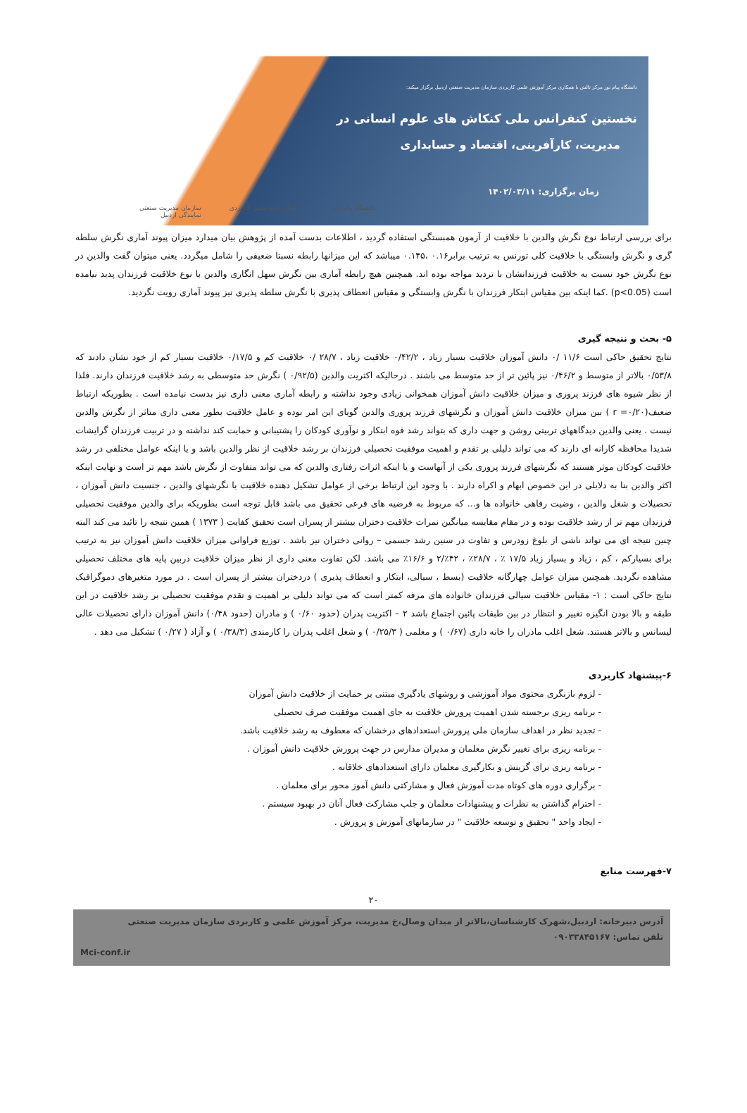دانشگاه پیام نور مرکز تالش با همکاری مرکز آموزش علمی کاربردی سازمان مدیریت صنعتی اردبیل برگزار میکند:
نخستین کنفرانس ملی کنکاش های علوم انسانی در
مدیریت، کارآفرینی، اقتصاد و حسابداری
زمان برگزاری: ۱۴۰۲/۰۳/۱۱
دانشگاه پیام نور دانشگاه جامع علمی کاربردی سازمان مدیریت صنعتی
نمایندگی اردبیل
برای بررسی ارتباط نوع نگرش والدین با خلاقیت از آزمون همبستگی استفاده گردید ، اطلاعات بدست آمده از پژوهش بیان میدارد میزان پیوند آماری نگرش سلطه گری و نگرش وابستگی با خلاقیت کلی تورنس به ترتیب برابر۰.۱۶ ،۰.۱۴۵ میباشد که این میزانها رابطه نسبتا ضعیفی را شامل میگردد. یعنی میتوان گفت والدین در نوع نگرش خود نسبت به خلاقیت فرزندانشان با تردید مواجه بوده اند. همچنین هیچ رابطه آماری بین نگرش سهل انگاری والدین با نوع خلاقیت فرزندان پدید نیامده است (p<0.05) .کما اینکه بین مقیاس ابتکار فرزندان با نگرش وابستگی و مقیاس انعطاف پذیری با نگرش سلطه پذیری نیز پیوند آماری رویت نگردید.
۵- بحث و نتیجه گیری
نتایج تحقیق حاکی است ۱۱/۶ /۰ دانش آموزان خلاقیت بسیار زیاد ، ۰/۴۲/۲ خلاقیت زیاد ، ۲۸/۷ /۰ خلاقیت کم و ۰/۱۷/۵ خلاقیت بسیار کم از خود نشان دادند که ۰/۵۳/۸ بالاتر از متوسط و ۰/۴۶/۲ نیز پائین تر از حد متوسط می باشند . درحالیکه اکثریت والدین (۰/۹۲/۵ ) نگرش حد متوسطی به رشد خلاقیت فرزندان دارند. فلذا از نظر شیوه های فرزند پروری و میزان خلاقیت دانش آموزان همخوانی زیادی وجود نداشته و رابطه آماری معنی داری نیز بدست نیامده است . بطوریکه ارتباط ضعیف(۰/۲۰= r ) بین میزان خلاقیت دانش آموزان و نگرشهای فرزند پروری والدین گویای این امر بوده و عامل خلاقیت بطور معنی داری متاثر از نگرش والدین نیست . یعنی والدین دیدگاههای تربیتی روشن و جهت داری که بتواند رشد قوه ابتکار و نوآوری کودکان را پشتیبانی و حمایت کند نداشته و در تربیت فرزندان گرایشات شدیدا محافظه کارانه ای دارند که می تواند دلیلی بر تقدم و اهمیت موفقیت تحصیلی فرزندان بر رشد خلاقیت از نظر والدین باشد و یا اینکه عوامل مختلفی در رشد خلاقیت کودکان موثر هستند که نگرشهای فرزند پروری یکی از آنهاست و یا اینکه اثرات رفتاری والدین که می تواند متفاوت از نگرش باشد مهم تر است و نهایت اینکه اکثر والدین بنا به دلایلی در این خصوص ابهام و اکراه دارند . با وجود این ارتباط برخی از عوامل تشکیل دهنده خلاقیت با نگرشهای والدین ، جنسیت دانش آموزان ، تحصیلات و شغل والدین ، وضیت رفاهی خانواده ها و... که مربوط به فرضیه های فرعی تحقیق می باشد قابل توجه است بطوریکه برای والدین موفقیت تحصیلی فرزندان مهم تر از رشد خلاقیت بوده و در مقام مقایسه میانگین نمرات خلاقیت دختران بیشتر از پسران است تحقیق کفایت ( ۱۳۷۳ ) همین نتیجه را تائید می کند البته چنین نتیجه ای می تواند ناشی از بلوغ زودرس و تفاوت در سنین رشد جسمی – روانی دختران نیز باشد . توزیع فراوانی میزان خلاقیت دانش آموزان نیز به ترتیب برای بسیارکم ، کم ، زیاد و بسیار زیاد ۱۷/۵ ٪ ، ۲۸/۷٪ ، ۴۲٪/۲ و ۱۶/۶٪ می باشد. لکن تفاوت معنی داری از نظر میزان خلاقیت دربین پایه های مختلف تحصیلی مشاهده نگردید. همچنین میزان عوامل چهارگانه خلاقیت (بسط ، سیالی، ابتکار و انعطاف پذیری ) دردختران بیشتر از پسران است . در مورد متغیرهای دموگرافیک نتایج حاکی است : ۱- مقیاس خلاقیت سیالی فرزندان خانواده های مرفه کمتر است که می تواند دلیلی بر اهمیت و تقدم موفقیت تحصیلی بر رشد خلاقیت در این طبقه و بالا بودن انگیزه تغییر و انتظار در بین طبقات پائین اجتماع باشد ۲ – اکثریت پدران (حدود ۰/۶۰ ) و مادران (حدود ۰/۴۸) دانش آموزان دارای تحصیلات عالی لیسانس و بالاتر هستند. شغل اغلب مادران را خانه داری (۰/۶۷ ) و معلمی ( ۰/۲۵/۳ ) و شغل اغلب پدران را کارمندی (۰/۳۸/۳ ) و آزاد ( ۰/۲۷ ) تشکیل می دهد .
۶-پیشنهاد کاربردی
- لزوم بازنگری محتوی مواد آموزشی و روشهای یادگیری مبتنی بر حمایت از خلاقیت دانش آموزان
- برنامه ریزی برجسته شدن اهمیت پرورش خلاقیت به جای اهمیت موفقیت صرف تحصیلی
- تجدید نظر در اهداف سازمان ملی پرورش استعدادهای درخشان که معطوف به رشد خلاقیت باشد.
- برنامه ریزی برای تغییر نگرش معلمان و مدیران مدارس در جهت پرورش خلاقیت دانش آموزان .
- برنامه ریزی برای گزینش و بکارگیری معلمان دارای استعدادهای خلاقانه .
- برگزاری دوره های کوتاه مدت آموزش فعال و مشارکتی دانش آموز محور برای معلمان .
- احترام گذاشتن به نظرات و پیشنهادات معلمان و جلب مشارکت فعال آنان در بهبود سیستم .
- ایجاد واحد " تحقیق و توسعه خلاقیت " در سازمانهای آموزش و پرورش .
۷-فهرست منابع
۲۰
آدرس دبیرخانه: اردبیل،شهرک کارشناسان،بالاتر از میدان وصال،خ مدیریت، مرکز آموزش علمی و کاربردی سازمان مدیریت صنعتی
تلفن تماس: ۰۹۰۳۳۸۴۵۱۶۷
Mci-conf.ir